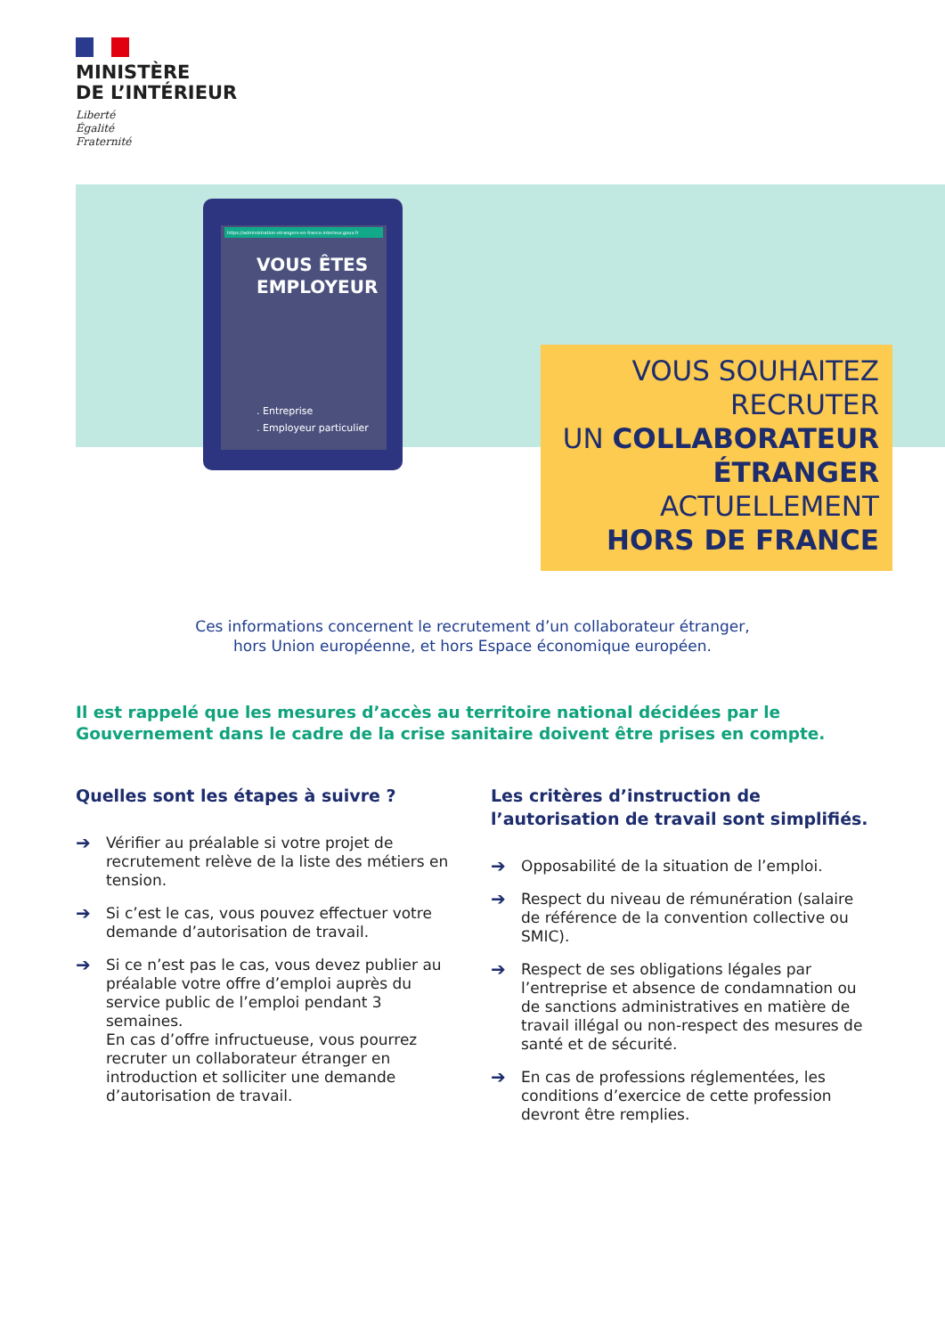MINISTÈRE
DE L’INTÉRIEUR
Liberté
Égalité
Fraternité
https://administration-etrangers-en-france.interieur.gouv.fr
VOUS ÊTES EMPLOYEUR
. Entreprise
. Employeur particulier
VOUS SOUHAITEZ
RECRUTER
UN COLLABORATEUR
ÉTRANGER
ACTUELLEMENT
HORS DE FRANCE
Ces informations concernent le recrutement d’un collaborateur étranger,
hors Union européenne, et hors Espace économique européen.
Il est rappelé que les mesures d’accès au territoire national décidées par le Gouvernement dans le cadre de la crise sanitaire doivent être prises en compte.
Quelles sont les étapes à suivre ?
➔ Vérifier au préalable si votre projet de recrutement relève de la liste des métiers en tension.
➔ Si c’est le cas, vous pouvez effectuer votre demande d’autorisation de travail.
➔ Si ce n’est pas le cas, vous devez publier au préalable votre offre d’emploi auprès du service public de l’emploi pendant 3 semaines.
En cas d’offre infructueuse, vous pourrez recruter un collaborateur étranger en introduction et solliciter une demande d’autorisation de travail.
Les critères d’instruction de l’autorisation de travail sont simplifiés.
➔ Opposabilité de la situation de l’emploi.
➔ Respect du niveau de rémunération (salaire de référence de la convention collective ou SMIC).
➔ Respect de ses obligations légales par l’entreprise et absence de condamnation ou de sanctions administratives en matière de travail illégal ou non-respect des mesures de santé et de sécurité.
➔ En cas de professions réglementées, les conditions d’exercice de cette profession devront être remplies.